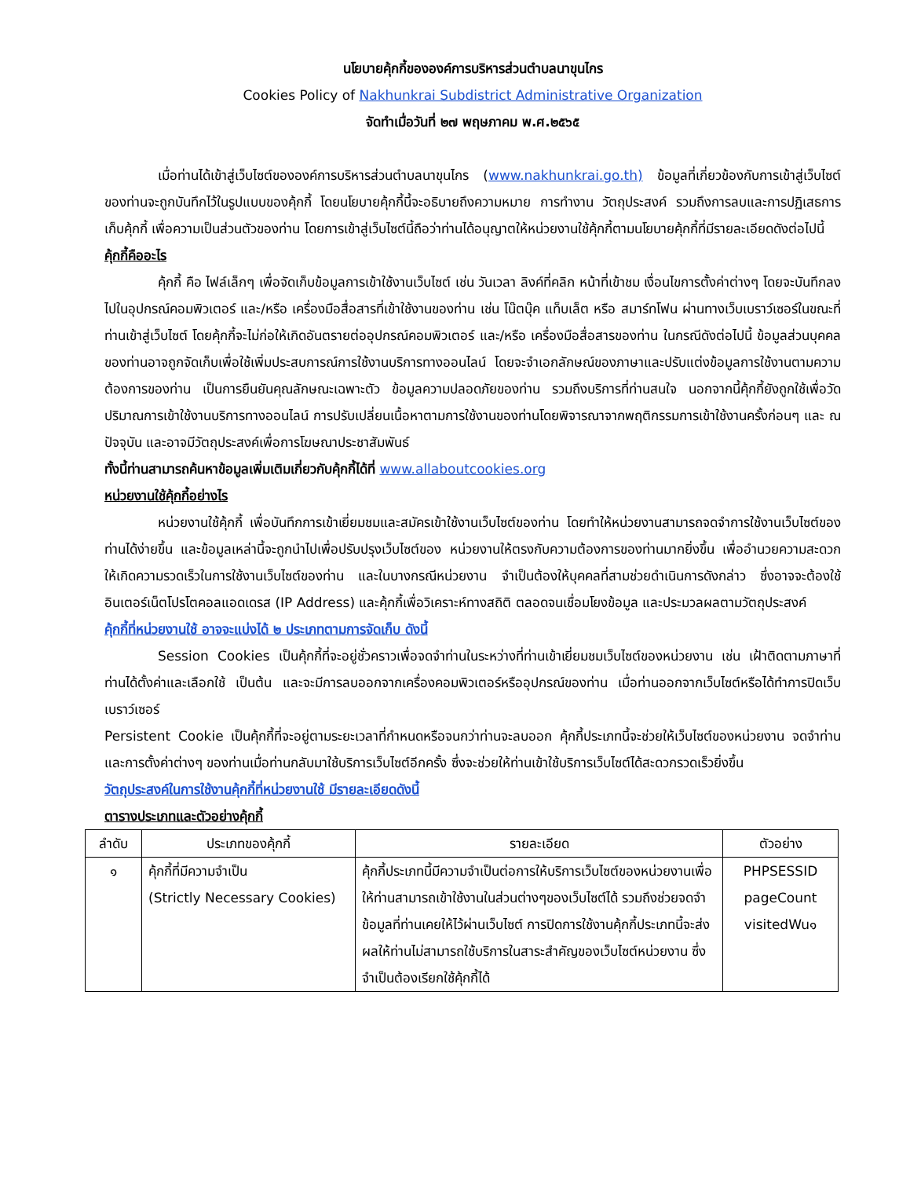นโยบายคุ้กกี้ขององค์การบริหารส่วนตำบลนาขุนไกร
Cookies Policy of Nakhunkrai Subdistrict Administrative Organization
จัดทำเมื่อวันที่ ๒๗ พฤษภาคม พ.ศ.๒๕๖๕
เมื่อท่านได้เข้าสู่เว็บไซต์ขององค์การบริหารส่วนตำบลนาขุนไกร (www.nakhunkrai.go.th) ข้อมูลที่เกี่ยวข้องกับการเข้าสู่เว็บไซต์ ของท่านจะถูกบันทึกไว้ในรูปแบบของคุ้กกี้ โดยนโยบายคุ้กกี้นี้จะอธิบายถึงความหมาย การทำงาน วัตถุประสงค์ รวมถึงการลบและการปฏิเสธการเก็บคุ้กกี้ เพื่อความเป็นส่วนตัวของท่าน โดยการเข้าสู่เว็บไซต์นี้ถือว่าท่านได้อนุญาตให้หน่วยงานใช้คุ้กกี้ตามนโยบายคุ้กกี้ที่มีรายละเอียดดังต่อไปนี้
คุ้กกี้คืออะไร
คุ้กกี้ คือ ไฟล์เล็กๆ เพื่อจัดเก็บข้อมูลการเข้าใช้งานเว็บไซต์ เช่น วันเวลา ลิงค์ที่คลิก หน้าที่เข้าชม เงื่อนไขการตั้งค่าต่างๆ โดยจะบันทึกลงไปในอุปกรณ์คอมพิวเตอร์ และ/หรือ เครื่องมือสื่อสารที่เข้าใช้งานของท่าน เช่น โน๊ตบุ๊ค แท็บเล็ต หรือ สมาร์ทโฟน ผ่านทางเว็บเบราว์เซอร์ในขณะที่ท่านเข้าสู่เว็บไซต์ โดยคุ้กกี้จะไม่ก่อให้เกิดอันตรายต่ออุปกรณ์คอมพิวเตอร์ และ/หรือ เครื่องมือสื่อสารของท่าน ในกรณีดังต่อไปนี้ ข้อมูลส่วนบุคคลของท่านอาจถูกจัดเก็บเพื่อใช้เพิ่มประสบการณ์การใช้งานบริการทางออนไลน์ โดยจะจำเอกลักษณ์ของภาษาและปรับแต่งข้อมูลการใช้งานตามความต้องการของท่าน เป็นการยืนยันคุณลักษณะเฉพาะตัว ข้อมูลความปลอดภัยของท่าน รวมถึงบริการที่ท่านสนใจ นอกจากนี้คุ้กกี้ยังถูกใช้เพื่อวัดปริมาณการเข้าใช้งานบริการทางออนไลน์ การปรับเปลี่ยนเนื้อหาตามการใช้งานของท่านโดยพิจารณาจากพฤติกรรมการเข้าใช้งานครั้งก่อนๆ และ ณ ปัจจุบัน และอาจมีวัตถุประสงค์เพื่อการโฆษณาประชาสัมพันธ์
ทั้งนี้ท่านสามารถค้นหาข้อมูลเพิ่มเติมเกี่ยวกับคุ้กกี้ได้ที่ www.allaboutcookies.org
หน่วยงานใช้คุ้กกี้อย่างไร
หน่วยงานใช้คุ้กกี้ เพื่อบันทึกการเข้าเยี่ยมชมและสมัครเข้าใช้งานเว็บไซต์ของท่าน โดยทำให้หน่วยงานสามารถจดจำการใช้งานเว็บไซต์ของท่านได้ง่ายขึ้น และข้อมูลเหล่านี้จะถูกนำไปเพื่อปรับปรุงเว็บไซต์ของ หน่วยงานให้ตรงกับความต้องการของท่านมากยิ่งขึ้น เพื่ออำนวยความสะดวกให้เกิดความรวดเร็วในการใช้งานเว็บไซต์ของท่าน และในบางกรณีหน่วยงาน จำเป็นต้องให้บุคคลที่สามช่วยดำเนินการดังกล่าว ซึ่งอาจจะต้องใช้อินเตอร์เน็ตโปรโตคอลแอดเดรส (IP Address) และคุ้กกี้เพื่อวิเคราะห์ทางสถิติ ตลอดจนเชื่อมโยงข้อมูล และประมวลผลตามวัตถุประสงค์
คุ้กกี้ที่หน่วยงานใช้ อาจจะแบ่งได้ ๒ ประเภทตามการจัดเก็บ ดังนี้
Session Cookies เป็นคุ้กกี้ที่จะอยู่ชั่วคราวเพื่อจดจำท่านในระหว่างที่ท่านเข้าเยี่ยมชมเว็บไซต์ของหน่วยงาน เช่น เฝ้าติดตามภาษาที่ท่านได้ตั้งค่าและเลือกใช้ เป็นต้น และจะมีการลบออกจากเครื่องคอมพิวเตอร์หรืออุปกรณ์ของท่าน เมื่อท่านออกจากเว็บไซต์หรือได้ทำการปิดเว็บเบราว์เซอร์
Persistent Cookie เป็นคุ้กกี้ที่จะอยู่ตามระยะเวลาที่กำหนดหรือจนกว่าท่านจะลบออก คุ้กกี้ประเภทนี้จะช่วยให้เว็บไซต์ของหน่วยงาน จดจำท่านและการตั้งค่าต่างๆ ของท่านเมื่อท่านกลับมาใช้บริการเว็บไซต์อีกครั้ง ซึ่งจะช่วยให้ท่านเข้าใช้บริการเว็บไซต์ได้สะดวกรวดเร็วยิ่งขึ้น
วัตถุประสงค์ในการใช้งานคุ้กกี้ที่หน่วยงานใช้ มีรายละเอียดดังนี้
ตารางประเภทและตัวอย่างคุ้กกี้
| ลำดับ | ประเภทของคุ้กกี้ | รายละเอียด | ตัวอย่าง |
| --- | --- | --- | --- |
| ๑ | คุ้กกี้ที่มีความจำเป็น (Strictly Necessary Cookies) | คุ้กกี้ประเภทนี้มีความจำเป็นต่อการให้บริการเว็บไซต์ของหน่วยงานเพื่อให้ท่านสามารถเข้าใช้งานในส่วนต่างๆของเว็บไซต์ได้ รวมถึงช่วยจดจำข้อมูลที่ท่านเคยให้ไว้ผ่านเว็บไซต์ การปิดการใช้งานคุ้กกี้ประเภทนี้จะส่งผลให้ท่านไม่สามารถใช้บริการในสาระสำคัญของเว็บไซต์หน่วยงาน ซึ่งจำเป็นต้องเรียกใช้คุ้กกี้ได้ | PHPSESSID pageCount visitedWu๑ |